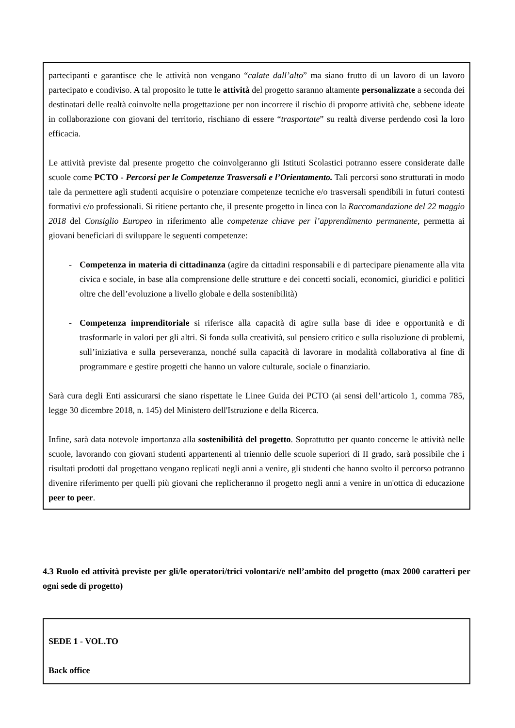partecipanti e garantisce che le attività non vengano “calate dall’alto” ma siano frutto di un lavoro di un lavoro partecipato e condiviso. A tal proposito le tutte le attività del progetto saranno altamente personalizzate a seconda dei destinatari delle realtà coinvolte nella progettazione per non incorrere il rischio di proporre attività che, sebbene ideate in collaborazione con giovani del territorio, rischiano di essere “trasportate” su realtà diverse perdendo così la loro efficacia.
Le attività previste dal presente progetto che coinvolgeranno gli Istituti Scolastici potranno essere considerate dalle scuole come PCTO - Percorsi per le Competenze Trasversali e l’Orientamento. Tali percorsi sono strutturati in modo tale da permettere agli studenti acquisire o potenziare competenze tecniche e/o trasversali spendibili in futuri contesti formativi e/o professionali. Si ritiene pertanto che, il presente progetto in linea con la Raccomandazione del 22 maggio 2018 del Consiglio Europeo in riferimento alle competenze chiave per l’apprendimento permanente, permetta ai giovani beneficiari di sviluppare le seguenti competenze:
- Competenza in materia di cittadinanza (agire da cittadini responsabili e di partecipare pienamente alla vita civica e sociale, in base alla comprensione delle strutture e dei concetti sociali, economici, giuridici e politici oltre che dell’evoluzione a livello globale e della sostenibilità)
- Competenza imprenditoriale si riferisce alla capacità di agire sulla base di idee e opportunità e di trasformarle in valori per gli altri. Si fonda sulla creatività, sul pensiero critico e sulla risoluzione di problemi, sull’iniziativa e sulla perseveranza, nonché sulla capacità di lavorare in modalità collaborativa al fine di programmare e gestire progetti che hanno un valore culturale, sociale o finanziario.
Sarà cura degli Enti assicurarsi che siano rispettate le Linee Guida dei PCTO (ai sensi dell’articolo 1, comma 785, legge 30 dicembre 2018, n. 145) del Ministero dell'Istruzione e della Ricerca.
Infine, sarà data notevole importanza alla sostenibilità del progetto. Soprattutto per quanto concerne le attività nelle scuole, lavorando con giovani studenti appartenenti al triennio delle scuole superiori di II grado, sarà possibile che i risultati prodotti dal progettano vengano replicati negli anni a venire, gli studenti che hanno svolto il percorso potranno divenire riferimento per quelli più giovani che replicheranno il progetto negli anni a venire in un'ottica di educazione peer to peer.
4.3 Ruolo ed attività previste per gli/le operatori/trici volontari/e nell’ambito del progetto (max 2000 caratteri per ogni sede di progetto)
SEDE 1 - VOL.TO
Back office